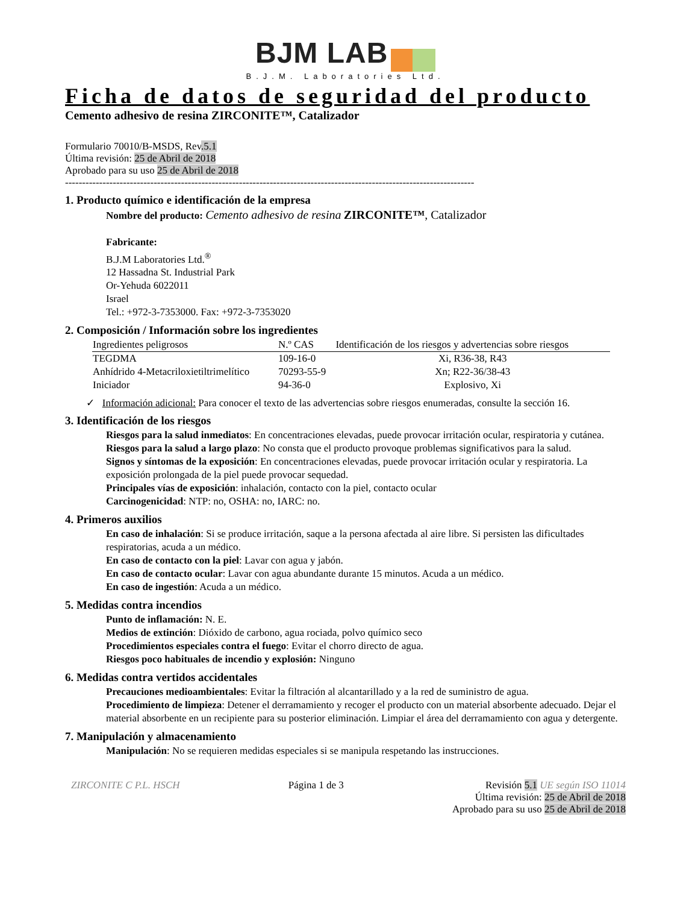BJM LAB
B.J.M. Laboratories Ltd.
Ficha de datos de seguridad del producto
Cemento adhesivo de resina ZIRCONITE™, Catalizador
Formulario 70010/B-MSDS, Rev.5.1
Última revisión: 25 de Abril de 2018
Aprobado para su uso 25 de Abril de 2018
------------------------------------------------------------------------------------------------------------------------
1. Producto químico e identificación de la empresa
Nombre del producto: Cemento adhesivo de resina ZIRCONITE™, Catalizador
Fabricante:
B.J.M Laboratories Ltd.<sup>®</sup>
12 Hassadna St. Industrial Park
Or-Yehuda 6022011
Israel
Tel.: +972-3-7353000. Fax: +972-3-7353020
2. Composición / Información sobre los ingredientes
| Ingredientes peligrosos | N.º CAS | Identificación de los riesgos y advertencias sobre riesgos |
| --- | --- | --- |
| TEGDMA | 109-16-0 | Xi, R36-38, R43 |
| Anhídrido 4-Metacriloxietiltrimelítico | 70293-55-9 | Xn; R22-36/38-43 |
| Iniciador | 94-36-0 | Explosivo, Xi |
✓ Información adicional: Para conocer el texto de las advertencias sobre riesgos enumeradas, consulte la sección 16.
3. Identificación de los riesgos
Riesgos para la salud inmediatos: En concentraciones elevadas, puede provocar irritación ocular, respiratoria y cutánea.
Riesgos para la salud a largo plazo: No consta que el producto provoque problemas significativos para la salud.
Signos y síntomas de la exposición: En concentraciones elevadas, puede provocar irritación ocular y respiratoria. La exposición prolongada de la piel puede provocar sequedad.
Principales vías de exposición: inhalación, contacto con la piel, contacto ocular
Carcinogenicidad: NTP: no, OSHA: no, IARC: no.
4. Primeros auxilios
En caso de inhalación: Si se produce irritación, saque a la persona afectada al aire libre. Si persisten las dificultades respiratorias, acuda a un médico.
En caso de contacto con la piel: Lavar con agua y jabón.
En caso de contacto ocular: Lavar con agua abundante durante 15 minutos. Acuda a un médico.
En caso de ingestión: Acuda a un médico.
5. Medidas contra incendios
Punto de inflamación: N. E.
Medios de extinción: Dióxido de carbono, agua rociada, polvo químico seco
Procedimientos especiales contra el fuego: Evitar el chorro directo de agua.
Riesgos poco habituales de incendio y explosión: Ninguno
6. Medidas contra vertidos accidentales
Precauciones medioambientales: Evitar la filtración al alcantarillado y a la red de suministro de agua.
Procedimiento de limpieza: Detener el derramamiento y recoger el producto con un material absorbente adecuado. Dejar el material absorbente en un recipiente para su posterior eliminación. Limpiar el área del derramamiento con agua y detergente.
7. Manipulación y almacenamiento
Manipulación: No se requieren medidas especiales si se manipula respetando las instrucciones.
ZIRCONITE C P.L. HSCH Página 1 de 3 Revisión 5.1 UE según ISO 11014
Última revisión: 25 de Abril de 2018
Aprobado para su uso 25 de Abril de 2018